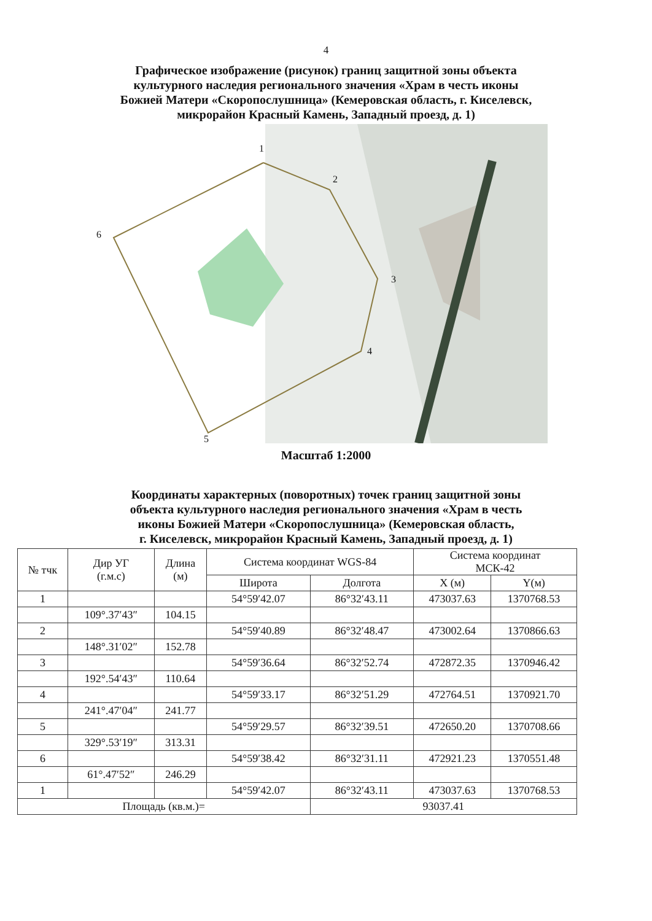4
Графическое изображение (рисунок) границ защитной зоны объекта
культурного наследия регионального значения «Храм в честь иконы
Божией Матери «Скоропослушница» (Кемеровская область, г. Киселевск,
микрорайон Красный Камень, Западный проезд, д. 1)
1
2
3
4
5
6
Масштаб 1:2000
Координаты характерных (поворотных) точек границ защитной зоны
объекта культурного наследия регионального значения «Храм в честь
иконы Божией Матери «Скоропослушница» (Кемеровская область,
г. Киселевск, микрорайон Красный Камень, Западный проезд, д. 1)
| № тчк | Дир УГ (г.м.с) | Длина (м) | Система координат WGS-84 | | Система координат МСК-42 | |
| --- | --- | --- | --- | --- | --- | --- |
| | | | Широта | Долгота | X (м) | Y(м) |
| 1 | | | 54°59′42.07 | 86°32′43.11 | 473037.63 | 1370768.53 |
| | 109°.37′43″ | 104.15 | | | | |
| 2 | | | 54°59′40.89 | 86°32′48.47 | 473002.64 | 1370866.63 |
| | 148°.31′02″ | 152.78 | | | | |
| 3 | | | 54°59′36.64 | 86°32′52.74 | 472872.35 | 1370946.42 |
| | 192°.54′43″ | 110.64 | | | | |
| 4 | | | 54°59′33.17 | 86°32′51.29 | 472764.51 | 1370921.70 |
| | 241°.47′04″ | 241.77 | | | | |
| 5 | | | 54°59′29.57 | 86°32′39.51 | 472650.20 | 1370708.66 |
| | 329°.53′19″ | 313.31 | | | | |
| 6 | | | 54°59′38.42 | 86°32′31.11 | 472921.23 | 1370551.48 |
| | 61°.47′52″ | 246.29 | | | | |
| 1 | | | 54°59′42.07 | 86°32′43.11 | 473037.63 | 1370768.53 |
| Площадь (кв.м.)= | | | | 93037.41 | | |